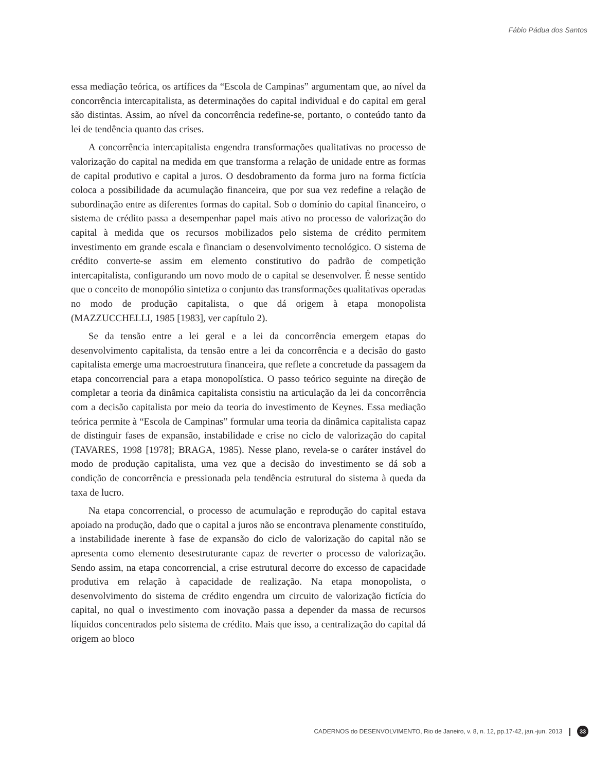Fábio Pádua dos Santos
essa mediação teórica, os artífices da “Escola de Campinas” argumentam que, ao nível da concorrência intercapitalista, as determinações do capital individual e do capital em geral são distintas. Assim, ao nível da concorrência redefine-se, portanto, o conteúdo tanto da lei de tendência quanto das crises.
A concorrência intercapitalista engendra transformações qualitativas no processo de valorização do capital na medida em que transforma a relação de unidade entre as formas de capital produtivo e capital a juros. O desdobramento da forma juro na forma fictícia coloca a possibilidade da acumulação financeira, que por sua vez redefine a relação de subordinação entre as diferentes formas do capital. Sob o domínio do capital financeiro, o sistema de crédito passa a desempenhar papel mais ativo no processo de valorização do capital à medida que os recursos mobilizados pelo sistema de crédito permitem investimento em grande escala e financiam o desenvolvimento tecnológico. O sistema de crédito converte-se assim em elemento constitutivo do padrão de competição intercapitalista, configurando um novo modo de o capital se desenvolver. É nesse sentido que o conceito de monopólio sintetiza o conjunto das transformações qualitativas operadas no modo de produção capitalista, o que dá origem à etapa monopolista (MAZZUCCHELLI, 1985 [1983], ver capítulo 2).
Se da tensão entre a lei geral e a lei da concorrência emergem etapas do desenvolvimento capitalista, da tensão entre a lei da concorrência e a decisão do gasto capitalista emerge uma macroestrutura financeira, que reflete a concretude da passagem da etapa concorrencial para a etapa monopolística. O passo teórico seguinte na direção de completar a teoria da dinâmica capitalista consistiu na articulação da lei da concorrência com a decisão capitalista por meio da teoria do investimento de Keynes. Essa mediação teórica permite à “Escola de Campinas” formular uma teoria da dinâmica capitalista capaz de distinguir fases de expansão, instabilidade e crise no ciclo de valorização do capital (TAVARES, 1998 [1978]; BRAGA, 1985). Nesse plano, revela-se o caráter instável do modo de produção capitalista, uma vez que a decisão do investimento se dá sob a condição de concorrência e pressionada pela tendência estrutural do sistema à queda da taxa de lucro.
Na etapa concorrencial, o processo de acumulação e reprodução do capital estava apoiado na produção, dado que o capital a juros não se encontrava plenamente constituído, a instabilidade inerente à fase de expansão do ciclo de valorização do capital não se apresenta como elemento desestruturante capaz de reverter o processo de valorização. Sendo assim, na etapa concorrencial, a crise estrutural decorre do excesso de capacidade produtiva em relação à capacidade de realização. Na etapa monopolista, o desenvolvimento do sistema de crédito engendra um circuito de valorização fictícia do capital, no qual o investimento com inovação passa a depender da massa de recursos líquidos concentrados pelo sistema de crédito. Mais que isso, a centralização do capital dá origem ao bloco
CADERNOS do DESENVOLVIMENTO, Rio de Janeiro, v. 8, n. 12, pp.17-42, jan.-jun. 2013 33